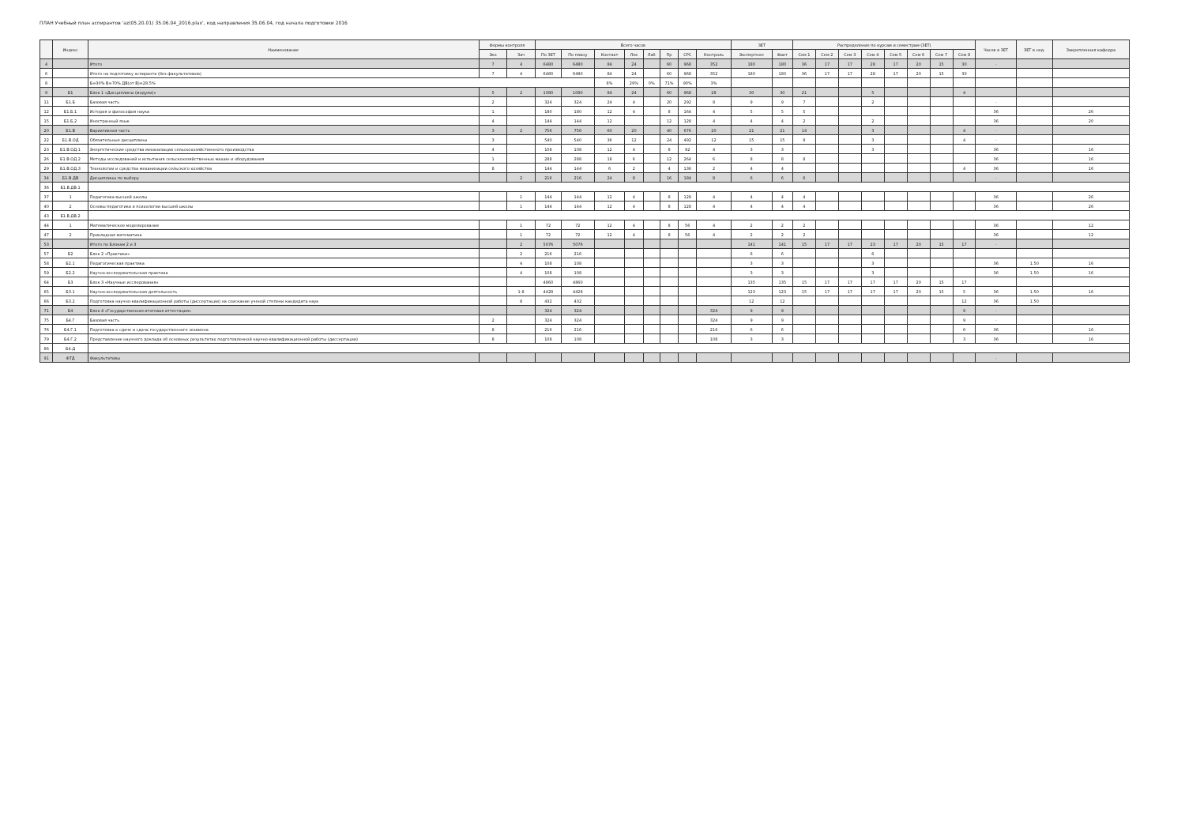ПЛАН Учебный план аспирантов 'az(05.20.01) 35.06.04_2016.plax', код направления 35.06.04, год начала подготовки 2016
| | Индекс | Наименование | Формы контроля | | Всего часов | | | | | | | | ЗЕТ | | Распределение по курсам и семестрам (ЗЕТ) | | | | | | | | Часов в ЗЕТ | ЗЕТ в нед. | Закрепленная кафедра |
| --- | --- | --- | --- | --- | --- | --- | --- | --- | --- | --- | --- | --- | --- | --- | --- | --- | --- | --- | --- | --- | --- | --- | --- | --- | --- |
| | | | Экз | Зач | По ЗЕТ | По плану | Контакт | Лек | Лаб | Пр | СРС | Контроль | Экспертное | Факт | Сем 1 | Сем 2 | Сем 3 | Сем 4 | Сем 5 | Сем 6 | Сем 7 | Сем 8 | | | |
| 4 | | Итого | 7 | 4 | 6480 | 6480 | 84 | 24 | | 60 | 968 | 352 | 180 | 180 | 36 | 17 | 17 | 28 | 17 | 20 | 15 | 30 | - | | |
| 6 | | Итого на подготовку аспиранта (без факультативов) | 7 | 4 | 6480 | 6480 | 84 | 24 | | 60 | 968 | 352 | 180 | 180 | 36 | 17 | 17 | 28 | 17 | 20 | 15 | 30 | | | |
| 8 | | Б=30% В=70% ДВ(от В)=28.5% | | | | | 8% | 29% | 0% | 71% | 90% | 3% | | | | | | | | | | | | | |
| 9 | Б1 | Блок 1 «Дисциплины (модули)» | 5 | 2 | 1080 | 1080 | 84 | 24 | | 60 | 968 | 28 | 30 | 30 | 21 | | | 5 | | | | 4 | | | |
| 11 | Б1.Б | Базовая часть | 2 | | 324 | 324 | 24 | 4 | | 20 | 292 | 8 | 9 | 9 | 7 | | | 2 | | | | | - | | |
| 12 | Б1.Б.1 | История и философия науки | 1 | | 180 | 180 | 12 | 4 | | 8 | 164 | 4 | 5 | 5 | 5 | | | | | | | | 36 | | 26 |
| 15 | Б1.Б.2 | Иностранный язык | 4 | | 144 | 144 | 12 | | | 12 | 128 | 4 | 4 | 4 | 2 | | | 2 | | | | | 36 | | 20 |
| 20 | Б1.В | Вариативная часть | 3 | 2 | 756 | 756 | 60 | 20 | | 40 | 676 | 20 | 21 | 21 | 14 | | | 3 | | | | 4 | - | | |
| 22 | Б1.В.ОД | Обязательные дисциплины | 3 | | 540 | 540 | 36 | 12 | | 24 | 492 | 12 | 15 | 15 | 8 | | | 3 | | | | 4 | - | | |
| 23 | Б1.В.ОД.1 | Энергетические средства механизации сельскохозяйственного производства | 4 | | 108 | 108 | 12 | 4 | | 8 | 92 | 4 | 3 | 3 | | | | 3 | | | | | 36 | | 16 |
| 26 | Б1.В.ОД.2 | Методы исследований и испытания сельскохозяйственных машин и оборудования | 1 | | 288 | 288 | 18 | 6 | | 12 | 264 | 6 | 8 | 8 | 8 | | | | | | | | 36 | | 16 |
| 29 | Б1.В.ОД.3 | Технологии и средства механизации сельского хозяйства | 8 | | 144 | 144 | 6 | 2 | | 4 | 136 | 2 | 4 | 4 | | | | | | | | 4 | 36 | | 16 |
| 34 | Б1.В.ДВ | Дисциплины по выбору | | 2 | 216 | 216 | 24 | 8 | | 16 | 184 | 8 | 6 | 6 | 6 | | | | | | | | - | | |
| 36 | Б1.В.ДВ.1 | | | | | | | | | | | | | | | | | | | | | | | | |
| 37 | 1 | Педагогика высшей школы | | 1 | 144 | 144 | 12 | 4 | | 8 | 128 | 4 | 4 | 4 | 4 | | | | | | | | 36 | | 26 |
| 40 | 2 | Основы педагогики и психологии высшей школы | | 1 | 144 | 144 | 12 | 4 | | 8 | 128 | 4 | 4 | 4 | 4 | | | | | | | | 36 | | 26 |
| 43 | Б1.В.ДВ.2 | | | | | | | | | | | | | | | | | | | | | | | | |
| 44 | 1 | Математическое моделирование | | 1 | 72 | 72 | 12 | 4 | | 8 | 56 | 4 | 2 | 2 | 2 | | | | | | | | 36 | | 12 |
| 47 | 2 | Прикладная математика | | 1 | 72 | 72 | 12 | 4 | | 8 | 56 | 4 | 2 | 2 | 2 | | | | | | | | 36 | | 12 |
| 53 | | Итого по Блокам 2 и 3 | | 2 | 5076 | 5076 | | | | | | | 141 | 141 | 15 | 17 | 17 | 23 | 17 | 20 | 15 | 17 | - | | |
| 57 | Б2 | Блок 2 «Практики» | | 2 | 216 | 216 | | | | | | | 6 | 6 | | | | 6 | | | | | | | |
| 58 | Б2.1 | Педагогическая практика | | 4 | 108 | 108 | | | | | | | 3 | 3 | | | | 3 | | | | | 36 | 1.50 | 16 |
| 59 | Б2.2 | Научно-исследовательская практика | | 4 | 108 | 108 | | | | | | | 3 | 3 | | | | 3 | | | | | 36 | 1.50 | 16 |
| 64 | Б3 | Блок 3 «Научные исследования» | | | 4860 | 4860 | | | | | | | 135 | 135 | 15 | 17 | 17 | 17 | 17 | 20 | 15 | 17 | | | |
| 65 | Б3.1 | Научно-исследовательская деятельность | | 1-8 | 4428 | 4428 | | | | | | | 123 | 123 | 15 | 17 | 17 | 17 | 17 | 20 | 15 | 5 | 36 | 1.50 | 16 |
| 66 | Б3.2 | Подготовка научно-квалификационной работы (диссертации) на соискание ученой степени кандидата наук | | 8 | 432 | 432 | | | | | | | 12 | 12 | | | | | | | | 12 | 36 | 1.50 | |
| 71 | Б4 | Блок 4 «Государственная итоговая аттестация» | | | 324 | 324 | | | | | | 324 | 9 | 9 | | | | | | | | 9 | - | | |
| 75 | Б4.Г | Базовая часть | 2 | | 324 | 324 | | | | | | 324 | 9 | 9 | | | | | | | | 9 | - | | |
| 76 | Б4.Г.1 | Подготовка к сдаче и сдача государственного экзамена | 8 | | 216 | 216 | | | | | | 216 | 6 | 6 | | | | | | | | 6 | 36 | | 16 |
| 79 | Б4.Г.2 | Представление научного доклада об основных результатах подготовленной научно-квалификационной работы (диссертации) | 8 | | 108 | 108 | | | | | | 108 | 3 | 3 | | | | | | | | 3 | 36 | | 16 |
| 86 | Б4.Д | | | | | | | | | | | | | | | | | | | | | | | | |
| 91 | ФТД | Факультативы | | | | | | | | | | | | | | | | | | | | | - | | |